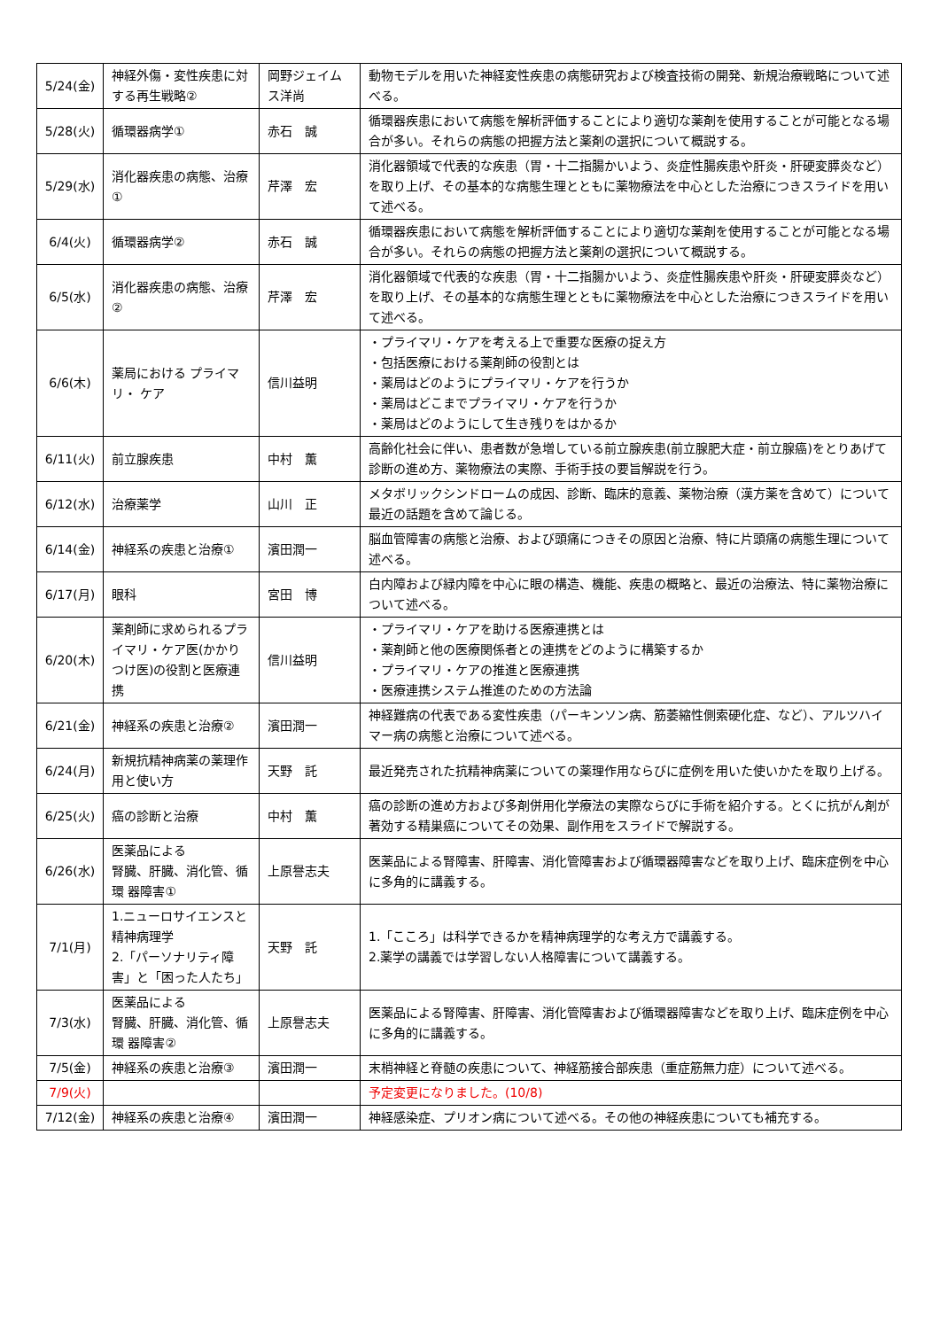| 5/24(金) | 神経外傷・変性疾患に対する再生戦略② | 岡野ジェイムス洋尚 | 動物モデルを用いた神経変性疾患の病態研究および検査技術の開発、新規治療戦略について述べる。 |
| 5/28(火) | 循環器病学① | 赤石 誠 | 循環器疾患において病態を解析評価することにより適切な薬剤を使用することが可能となる場合が多い。それらの病態の把握方法と薬剤の選択について概説する。 |
| 5/29(水) | 消化器疾患の病態、治療① | 芹澤 宏 | 消化器領域で代表的な疾患（胃・十二指腸かいよう、炎症性腸疾患や肝炎・肝硬変膵炎など）を取り上げ、その基本的な病態生理とともに薬物療法を中心とした治療につきスライドを用いて述べる。 |
| 6/4(火) | 循環器病学② | 赤石 誠 | 循環器疾患において病態を解析評価することにより適切な薬剤を使用することが可能となる場合が多い。それらの病態の把握方法と薬剤の選択について概説する。 |
| 6/5(水) | 消化器疾患の病態、治療② | 芹澤 宏 | 消化器領域で代表的な疾患（胃・十二指腸かいよう、炎症性腸疾患や肝炎・肝硬変膵炎など）を取り上げ、その基本的な病態生理とともに薬物療法を中心とした治療につきスライドを用いて述べる。 |
| 6/6(木) | 薬局における プライマリ・ ケア | 信川益明 | ・プライマリ・ケアを考える上で重要な医療の捉え方 ・包括医療における薬剤師の役割とは ・薬局はどのようにプライマリ・ケアを行うか ・薬局はどこまでプライマリ・ケアを行うか ・薬局はどのようにして生き残りをはかるか |
| 6/11(火) | 前立腺疾患 | 中村 薫 | 高齢化社会に伴い、患者数が急増している前立腺疾患(前立腺肥大症・前立腺癌)をとりあげて診断の進め方、薬物療法の実際、手術手技の要旨解説を行う。 |
| 6/12(水) | 治療薬学 | 山川 正 | メタボリックシンドロームの成因、診断、臨床的意義、薬物治療（漢方薬を含めて）について最近の話題を含めて論じる。 |
| 6/14(金) | 神経系の疾患と治療① | 濱田潤一 | 脳血管障害の病態と治療、および頭痛につきその原因と治療、特に片頭痛の病態生理について述べる。 |
| 6/17(月) | 眼科 | 宮田 博 | 白内障および緑内障を中心に眼の構造、機能、疾患の概略と、最近の治療法、特に薬物治療について述べる。 |
| 6/20(木) | 薬剤師に求められるプライマリ・ケア医(かかりつけ医)の役割と医療連携 | 信川益明 | ・プライマリ・ケアを助ける医療連携とは ・薬剤師と他の医療関係者との連携をどのように構築するか ・プライマリ・ケアの推進と医療連携 ・医療連携システム推進のための方法論 |
| 6/21(金) | 神経系の疾患と治療② | 濱田潤一 | 神経難病の代表である変性疾患（パーキンソン病、筋萎縮性側索硬化症、など）、アルツハイマー病の病態と治療について述べる。 |
| 6/24(月) | 新規抗精神病薬の薬理作用と使い方 | 天野 託 | 最近発売された抗精神病薬についての薬理作用ならびに症例を用いた使いかたを取り上げる。 |
| 6/25(火) | 癌の診断と治療 | 中村 薫 | 癌の診断の進め方および多剤併用化学療法の実際ならびに手術を紹介する。とくに抗がん剤が著効する精巣癌についてその効果、副作用をスライドで解説する。 |
| 6/26(水) | 医薬品による 腎臓、肝臓、消化管、循環 器障害① | 上原譽志夫 | 医薬品による腎障害、肝障害、消化管障害および循環器障害などを取り上げ、臨床症例を中心に多角的に講義する。 |
| 7/1(月) | 1.ニューロサイエンスと精神病理学 2.「パーソナリティ障害」と「困った人たち」 | 天野 託 | 1.「こころ」は科学できるかを精神病理学的な考え方で講義する。 2.薬学の講義では学習しない人格障害について講義する。 |
| 7/3(水) | 医薬品による 腎臓、肝臓、消化管、循環 器障害② | 上原譽志夫 | 医薬品による腎障害、肝障害、消化管障害および循環器障害などを取り上げ、臨床症例を中心に多角的に講義する。 |
| 7/5(金) | 神経系の疾患と治療③ | 濱田潤一 | 末梢神経と脊髄の疾患について、神経筋接合部疾患（重症筋無力症）について述べる。 |
| 7/9(火) | | | 予定変更になりました。(10/8) |
| 7/12(金) | 神経系の疾患と治療④ | 濱田潤一 | 神経感染症、プリオン病について述べる。その他の神経疾患についても補充する。 |